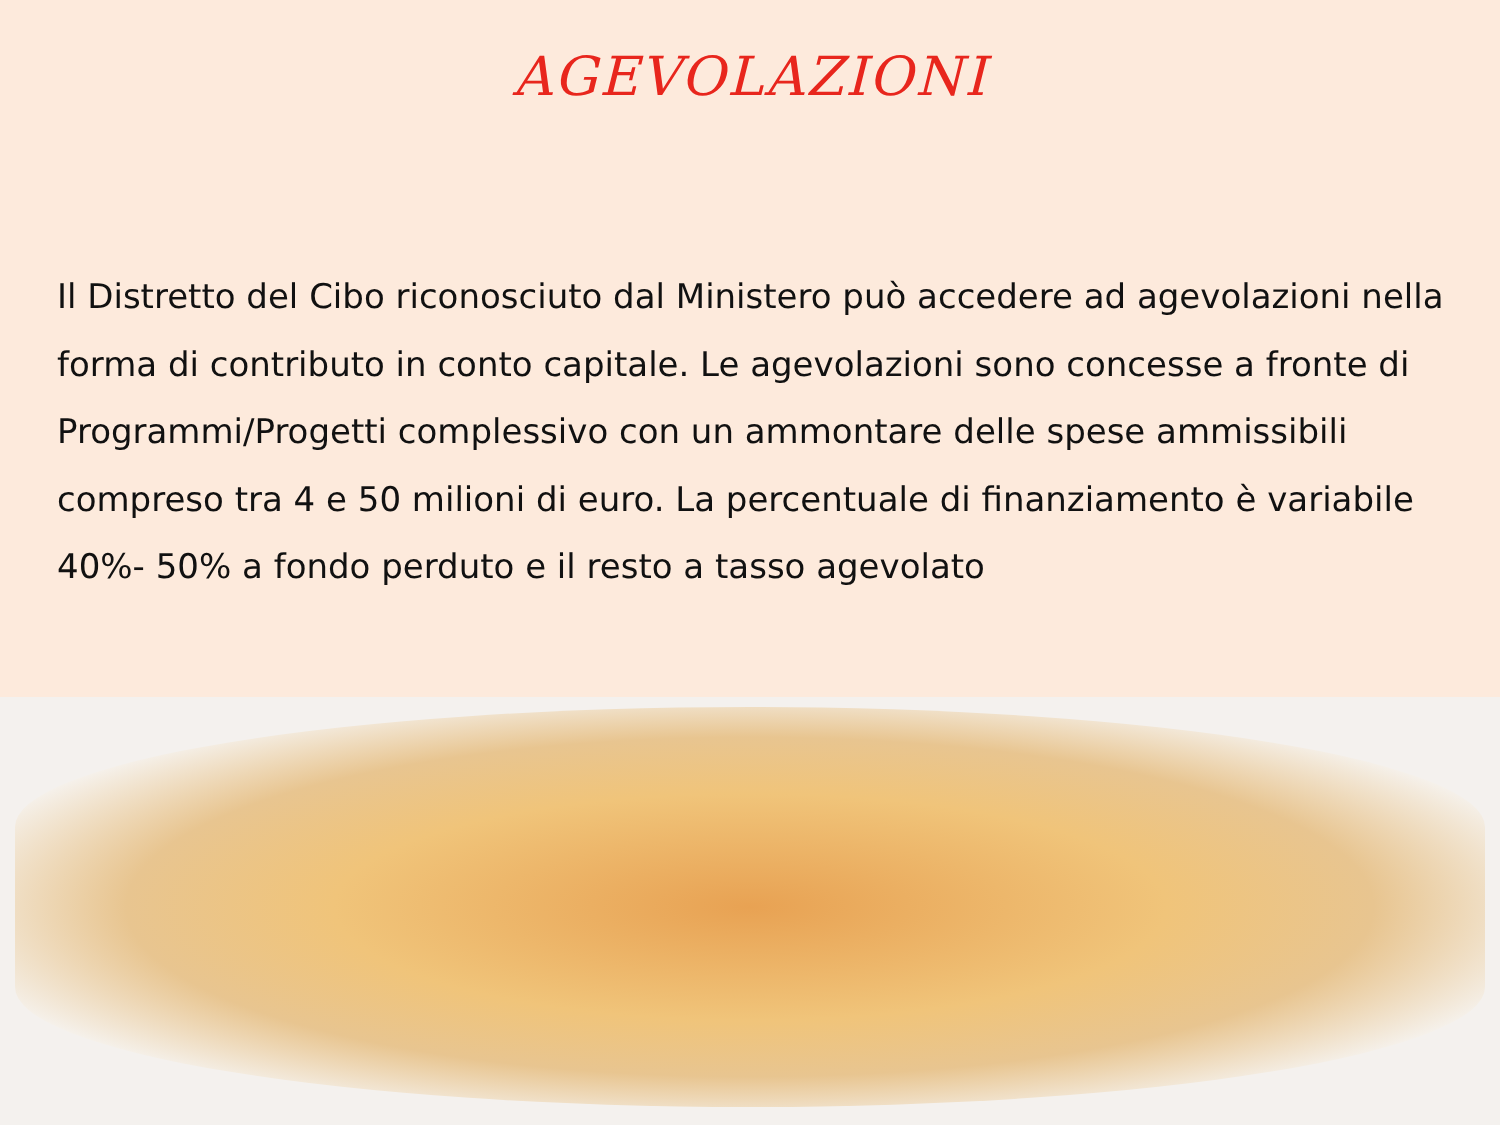AGEVOLAZIONI
Il Distretto del Cibo riconosciuto dal Ministero può accedere ad agevolazioni nella forma di contributo in conto capitale. Le agevolazioni sono concesse a fronte di Programmi/Progetti complessivo con un ammontare delle spese ammissibili compreso tra 4 e 50 milioni di euro. La percentuale di finanziamento è variabile 40%- 50% a fondo perduto e il resto a tasso agevolato